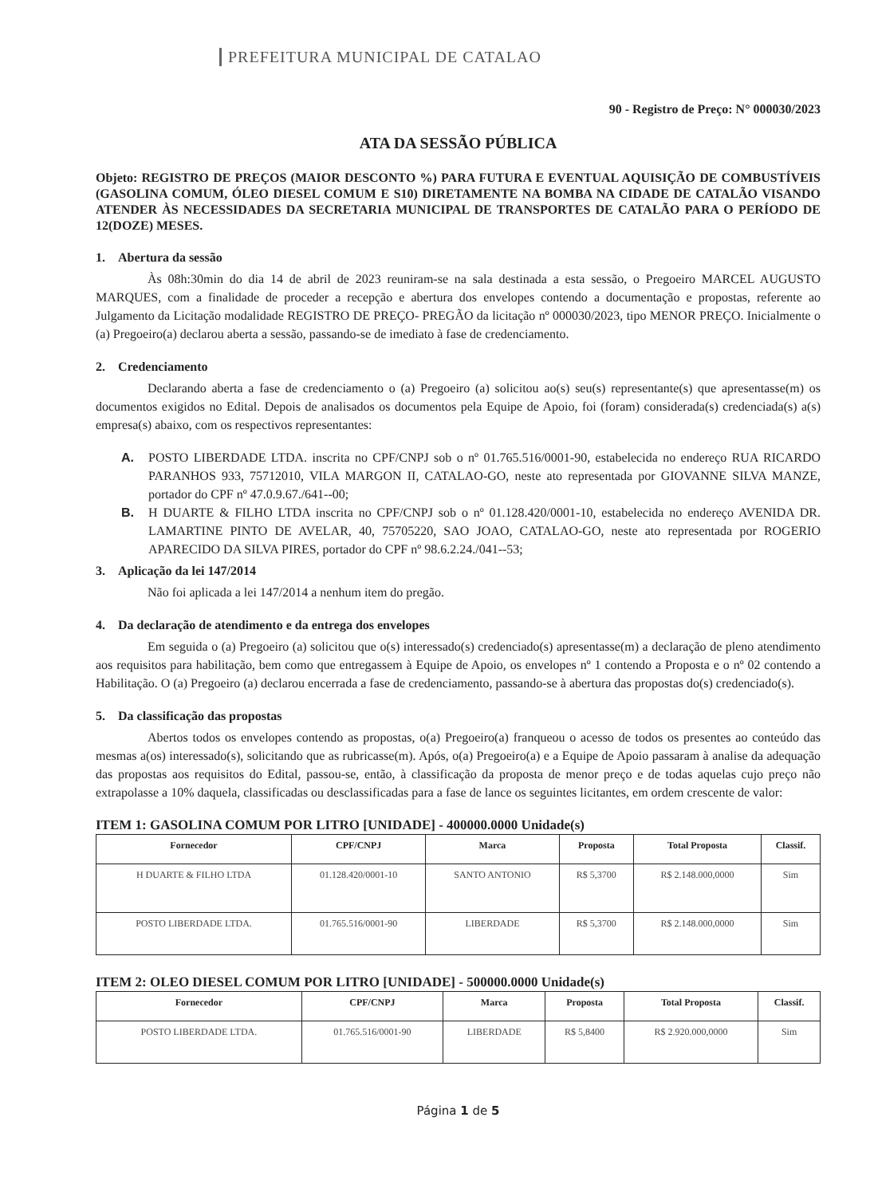PREFEITURA MUNICIPAL DE CATALAO
90 - Registro de Preço: N° 000030/2023
ATA DA SESSÃO PÚBLICA
Objeto: REGISTRO DE PREÇOS (MAIOR DESCONTO %) PARA FUTURA E EVENTUAL AQUISIÇÃO DE COMBUSTÍVEIS (GASOLINA COMUM, ÓLEO DIESEL COMUM E S10) DIRETAMENTE NA BOMBA NA CIDADE DE CATALÃO VISANDO ATENDER ÀS NECESSIDADES DA SECRETARIA MUNICIPAL DE TRANSPORTES DE CATALÃO PARA O PERÍODO DE 12(DOZE) MESES.
1. Abertura da sessão
Às 08h:30min do dia 14 de abril de 2023 reuniram-se na sala destinada a esta sessão, o Pregoeiro MARCEL AUGUSTO MARQUES, com a finalidade de proceder a recepção e abertura dos envelopes contendo a documentação e propostas, referente ao Julgamento da Licitação modalidade REGISTRO DE PREÇO- PREGÃO da licitação nº 000030/2023, tipo MENOR PREÇO. Inicialmente o (a) Pregoeiro(a) declarou aberta a sessão, passando-se de imediato à fase de credenciamento.
2. Credenciamento
Declarando aberta a fase de credenciamento o (a) Pregoeiro (a) solicitou ao(s) seu(s) representante(s) que apresentasse(m) os documentos exigidos no Edital. Depois de analisados os documentos pela Equipe de Apoio, foi (foram) considerada(s) credenciada(s) a(s) empresa(s) abaixo, com os respectivos representantes:
A. POSTO LIBERDADE LTDA. inscrita no CPF/CNPJ sob o nº 01.765.516/0001-90, estabelecida no endereço RUA RICARDO PARANHOS 933, 75712010, VILA MARGON II, CATALAO-GO, neste ato representada por GIOVANNE SILVA MANZE, portador do CPF nº 47.0.9.67./641--00;
B. H DUARTE & FILHO LTDA inscrita no CPF/CNPJ sob o nº 01.128.420/0001-10, estabelecida no endereço AVENIDA DR. LAMARTINE PINTO DE AVELAR, 40, 75705220, SAO JOAO, CATALAO-GO, neste ato representada por ROGERIO APARECIDO DA SILVA PIRES, portador do CPF nº 98.6.2.24./041--53;
3. Aplicação da lei 147/2014
Não foi aplicada a lei 147/2014 a nenhum item do pregão.
4. Da declaração de atendimento e da entrega dos envelopes
Em seguida o (a) Pregoeiro (a) solicitou que o(s) interessado(s) credenciado(s) apresentasse(m) a declaração de pleno atendimento aos requisitos para habilitação, bem como que entregassem à Equipe de Apoio, os envelopes nº 1 contendo a Proposta e o nº 02 contendo a Habilitação. O (a) Pregoeiro (a) declarou encerrada a fase de credenciamento, passando-se à abertura das propostas do(s) credenciado(s).
5. Da classificação das propostas
Abertos todos os envelopes contendo as propostas, o(a) Pregoeiro(a) franqueou o acesso de todos os presentes ao conteúdo das mesmas a(os) interessado(s), solicitando que as rubricasse(m). Após, o(a) Pregoeiro(a) e a Equipe de Apoio passaram à analise da adequação das propostas aos requisitos do Edital, passou-se, então, à classificação da proposta de menor preço e de todas aquelas cujo preço não extrapolasse a 10% daquela, classificadas ou desclassificadas para a fase de lance os seguintes licitantes, em ordem crescente de valor:
ITEM 1: GASOLINA COMUM POR LITRO [UNIDADE] - 400000.0000 Unidade(s)
| Fornecedor | CPF/CNPJ | Marca | Proposta | Total Proposta | Classif. |
| --- | --- | --- | --- | --- | --- |
| H DUARTE & FILHO LTDA | 01.128.420/0001-10 | SANTO ANTONIO | R$ 5,3700 | R$ 2.148.000,0000 | Sim |
| POSTO LIBERDADE LTDA. | 01.765.516/0001-90 | LIBERDADE | R$ 5,3700 | R$ 2.148.000,0000 | Sim |
ITEM 2: OLEO DIESEL COMUM POR LITRO [UNIDADE] - 500000.0000 Unidade(s)
| Fornecedor | CPF/CNPJ | Marca | Proposta | Total Proposta | Classif. |
| --- | --- | --- | --- | --- | --- |
| POSTO LIBERDADE LTDA. | 01.765.516/0001-90 | LIBERDADE | R$ 5,8400 | R$ 2.920.000,0000 | Sim |
Página 1 de 5